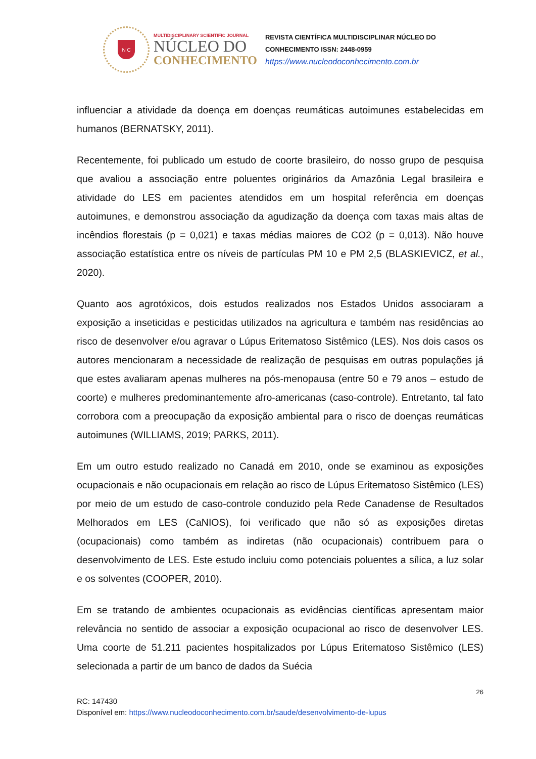N C
MULTIDISCIPLINARY SCIENTIFIC JOURNAL
NÚCLEO DO
CONHECIMENTO
REVISTA CIENTÍFICA MULTIDISCIPLINAR NÚCLEO DO
CONHECIMENTO ISSN: 2448-0959
https://www.nucleodoconhecimento.com.br
influenciar a atividade da doença em doenças reumáticas autoimunes estabelecidas em humanos (BERNATSKY, 2011).
Recentemente, foi publicado um estudo de coorte brasileiro, do nosso grupo de pesquisa que avaliou a associação entre poluentes originários da Amazônia Legal brasileira e atividade do LES em pacientes atendidos em um hospital referência em doenças autoimunes, e demonstrou associação da agudização da doença com taxas mais altas de incêndios florestais (p = 0,021) e taxas médias maiores de CO2 (p = 0,013). Não houve associação estatística entre os níveis de partículas PM 10 e PM 2,5 (BLASKIEVICZ, et al., 2020).
Quanto aos agrotóxicos, dois estudos realizados nos Estados Unidos associaram a exposição a inseticidas e pesticidas utilizados na agricultura e também nas residências ao risco de desenvolver e/ou agravar o Lúpus Eritematoso Sistêmico (LES). Nos dois casos os autores mencionaram a necessidade de realização de pesquisas em outras populações já que estes avaliaram apenas mulheres na pós-menopausa (entre 50 e 79 anos – estudo de coorte) e mulheres predominantemente afro-americanas (caso-controle). Entretanto, tal fato corrobora com a preocupação da exposição ambiental para o risco de doenças reumáticas autoimunes (WILLIAMS, 2019; PARKS, 2011).
Em um outro estudo realizado no Canadá em 2010, onde se examinou as exposições ocupacionais e não ocupacionais em relação ao risco de Lúpus Eritematoso Sistêmico (LES) por meio de um estudo de caso-controle conduzido pela Rede Canadense de Resultados Melhorados em LES (CaNIOS), foi verificado que não só as exposições diretas (ocupacionais) como também as indiretas (não ocupacionais) contribuem para o desenvolvimento de LES. Este estudo incluiu como potenciais poluentes a sílica, a luz solar e os solventes (COOPER, 2010).
Em se tratando de ambientes ocupacionais as evidências científicas apresentam maior relevância no sentido de associar a exposição ocupacional ao risco de desenvolver LES. Uma coorte de 51.211 pacientes hospitalizados por Lúpus Eritematoso Sistêmico (LES) selecionada a partir de um banco de dados da Suécia
26
RC: 147430
Disponível em: https://www.nucleodoconhecimento.com.br/saude/desenvolvimento-de-lupus